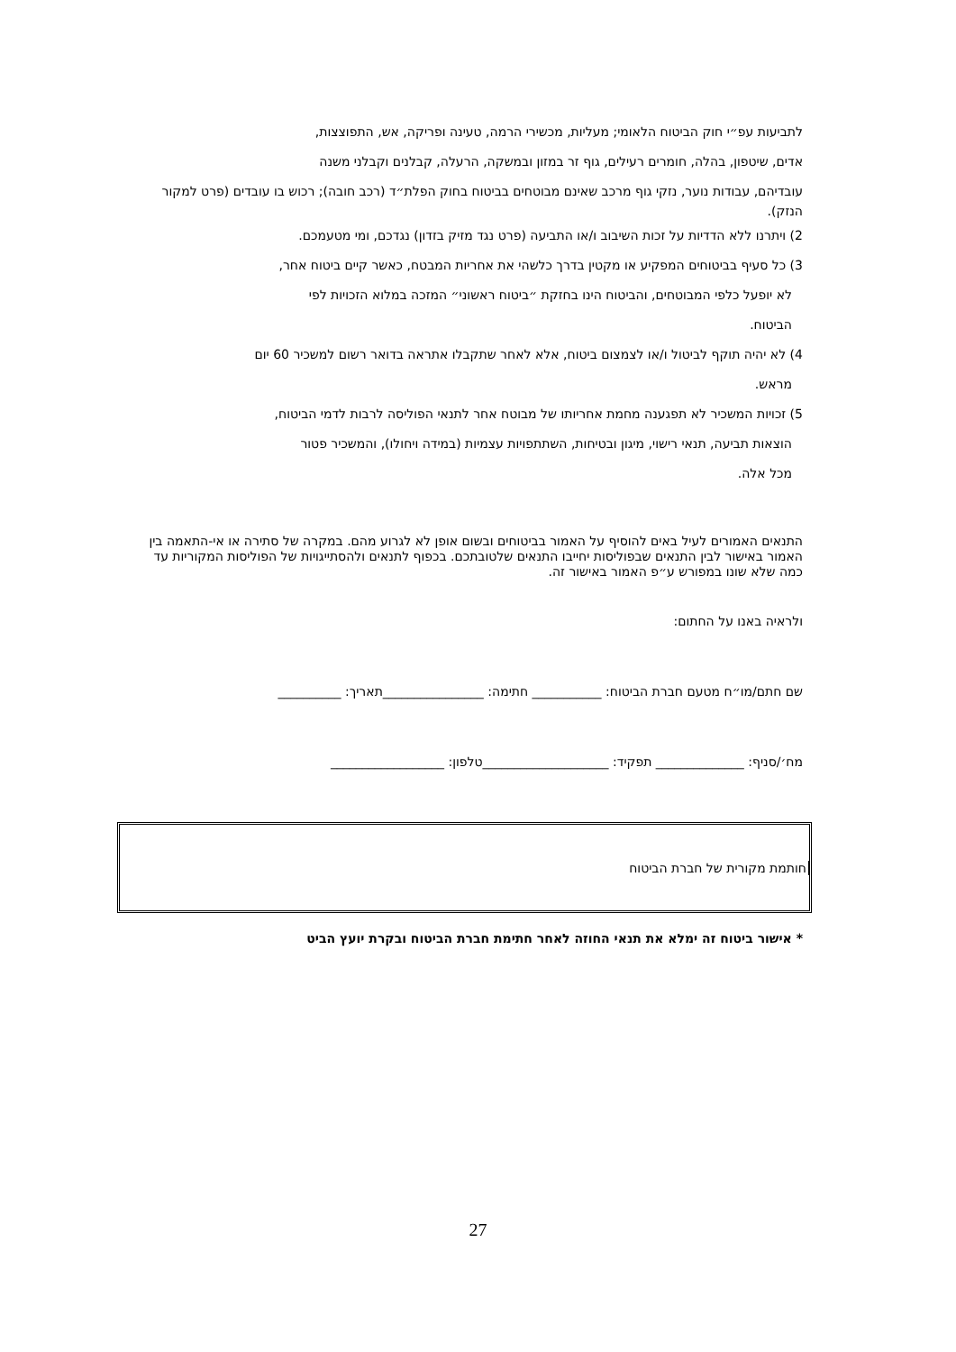לתביעות עפ״י חוק הביטוח הלאומי; מעליות, מכשירי הרמה, טעינה ופריקה, אש, התפוצצות,
אדים, שיטפון, בהלה, חומרים רעילים, גוף זר במזון ובמשקה, הרעלה, קבלנים וקבלני משנה
עובדיהם, עבודות נוער, נזקי גוף מרכב שאינם מבוטחים בביטוח בחוק הפלת״ד (רכב חובה); רכוש בו עובדים (פרט למקור הנזק).
2) ויתרנו ללא הדדיות על זכות השיבוב ו/או התביעה (פרט נגד מזיק בזדון) נגדכם, ומי מטעמכם.
3) כל סעיף בביטוחים המפקיע או מקטין בדרך כלשהי את אחריות המבטח, כאשר קיים ביטוח אחר,
לא יופעל כלפי המבוטחים, והביטוח הינו בחזקת ״ביטוח ראשוני״ המזכה במלוא הזכויות לפי
הביטוח.
4) לא יהיה תוקף לביטול ו/או לצמצום ביטוח, אלא לאחר שתקבלו אתראה בדואר רשום למשכיר 60 יום
מראש.
5) זכויות המשכיר לא תפגענה מחמת אחריותו של מבוטח אחר לתנאי הפוליסה לרבות לדמי הביטוח,
הוצאות תביעה, תנאי רישוי, מיגון ובטיחות, השתתפויות עצמיות (במידה ויחולו), והמשכיר פטור
מכל אלה.
התנאים האמורים לעיל באים להוסיף על האמור בביטוחים ובשום אופן לא לגרוע מהם. במקרה של סתירה או אי-התאמה בין האמור באישור לבין התנאים שבפוליסות יחייבו התנאים שלטובתכם. בכפוף לתנאים ולהסתייגויות של הפוליסות המקוריות עד כמה שלא שונו במפורש ע״פ האמור באישור זה.
ולראיה באנו על החתום:
שם חתם/מו״ח מטעם חברת הביטוח: ___________ חתימה: ________________תאריך: __________
מח׳/סניף: ______________ תפקיד: ____________________טלפון: __________________
חותמת מקורית של חברת הביטוח
* אישור ביטוח זה ימלא את תנאי החוזה לאחר חתימת חברת הביטוח ובקרת יועץ הביט
27